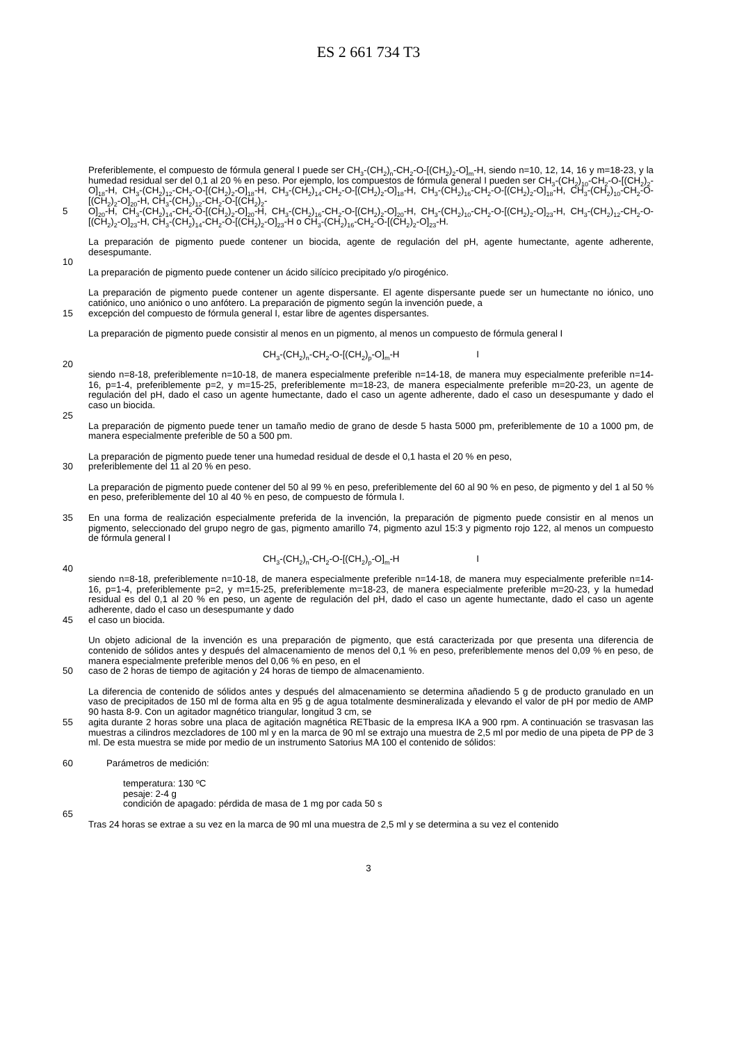ES 2 661 734 T3
Preferiblemente, el compuesto de fórmula general I puede ser CH<sub>3</sub>-(CH<sub>2</sub>)<sub>n</sub>-CH<sub>2</sub>-O-[(CH<sub>2</sub>)<sub>2</sub>-O]<sub>m</sub>-H, siendo n=10, 12, 14, 16 y m=18-23, y la humedad residual ser del 0,1 al 20 % en peso. Por ejemplo, los compuestos de fórmula general I pueden ser CH<sub>3</sub>-(CH<sub>2</sub>)<sub>10</sub>-CH<sub>2</sub>-O-[(CH<sub>2</sub>)<sub>2</sub>-O]<sub>18</sub>-H, CH<sub>3</sub>-(CH<sub>2</sub>)<sub>12</sub>-CH<sub>2</sub>-O-[(CH<sub>2</sub>)<sub>2</sub>-O]<sub>18</sub>-H, CH<sub>3</sub>-(CH<sub>2</sub>)<sub>14</sub>-CH<sub>2</sub>-O-[(CH<sub>2</sub>)<sub>2</sub>-O]<sub>18</sub>-H, CH<sub>3</sub>-(CH<sub>2</sub>)<sub>16</sub>-CH<sub>2</sub>-O-[(CH<sub>2</sub>)<sub>2</sub>-O]<sub>18</sub>-H, CH<sub>3</sub>-(CH<sub>2</sub>)<sub>10</sub>-CH<sub>2</sub>-O-[(CH<sub>2</sub>)<sub>2</sub>-O]<sub>20</sub>-H, CH<sub>3</sub>-(CH<sub>2</sub>)<sub>12</sub>-CH<sub>2</sub>-O-[(CH<sub>2</sub>)<sub>2</sub>-
5 O]<sub>20</sub>-H, CH<sub>3</sub>-(CH<sub>2</sub>)<sub>14</sub>-CH<sub>2</sub>-O-[(CH<sub>2</sub>)<sub>2</sub>-O]<sub>20</sub>-H, CH<sub>3</sub>-(CH<sub>2</sub>)<sub>16</sub>-CH<sub>2</sub>-O-[(CH<sub>2</sub>)<sub>2</sub>-O]<sub>20</sub>-H, CH<sub>3</sub>-(CH<sub>2</sub>)<sub>10</sub>-CH<sub>2</sub>-O-[(CH<sub>2</sub>)<sub>2</sub>-O]<sub>23</sub>-H, CH<sub>3</sub>-(CH<sub>2</sub>)<sub>12</sub>-CH<sub>2</sub>-O-[(CH<sub>2</sub>)<sub>2</sub>-O]<sub>23</sub>-H, CH<sub>3</sub>-(CH<sub>2</sub>)<sub>14</sub>-CH<sub>2</sub>-O-[(CH<sub>2</sub>)<sub>2</sub>-O]<sub>23</sub>-H o CH<sub>3</sub>-(CH<sub>2</sub>)<sub>16</sub>-CH<sub>2</sub>-O-[(CH<sub>2</sub>)<sub>2</sub>-O]<sub>23</sub>-H.
La preparación de pigmento puede contener un biocida, agente de regulación del pH, agente humectante, agente adherente, desespumante.
10
La preparación de pigmento puede contener un ácido silícico precipitado y/o pirogénico.
La preparación de pigmento puede contener un agente dispersante. El agente dispersante puede ser un humectante no iónico, uno catiónico, uno aniónico o uno anfótero. La preparación de pigmento según la invención puede, a
15 excepción del compuesto de fórmula general I, estar libre de agentes dispersantes.
La preparación de pigmento puede consistir al menos en un pigmento, al menos un compuesto de fórmula general I
CH<sub>3</sub>-(CH<sub>2</sub>)<sub>n</sub>-CH<sub>2</sub>-O-[(CH<sub>2</sub>)<sub>p</sub>-O]<sub>m</sub>-H I
20
siendo n=8-18, preferiblemente n=10-18, de manera especialmente preferible n=14-18, de manera muy especialmente preferible n=14-16, p=1-4, preferiblemente p=2, y m=15-25, preferiblemente m=18-23, de manera especialmente preferible m=20-23, un agente de regulación del pH, dado el caso un agente humectante, dado el caso un agente adherente, dado el caso un desespumante y dado el caso un biocida.
25
La preparación de pigmento puede tener un tamaño medio de grano de desde 5 hasta 5000 pm, preferiblemente de 10 a 1000 pm, de manera especialmente preferible de 50 a 500 pm.
La preparación de pigmento puede tener una humedad residual de desde el 0,1 hasta el 20 % en peso,
30 preferiblemente del 11 al 20 % en peso.
La preparación de pigmento puede contener del 50 al 99 % en peso, preferiblemente del 60 al 90 % en peso, de pigmento y del 1 al 50 % en peso, preferiblemente del 10 al 40 % en peso, de compuesto de fórmula I.
35 En una forma de realización especialmente preferida de la invención, la preparación de pigmento puede consistir en al menos un pigmento, seleccionado del grupo negro de gas, pigmento amarillo 74, pigmento azul 15:3 y pigmento rojo 122, al menos un compuesto de fórmula general I
CH<sub>3</sub>-(CH<sub>2</sub>)<sub>n</sub>-CH<sub>2</sub>-O-[(CH<sub>2</sub>)<sub>p</sub>-O]<sub>m</sub>-H I
40
siendo n=8-18, preferiblemente n=10-18, de manera especialmente preferible n=14-18, de manera muy especialmente preferible n=14-16, p=1-4, preferiblemente p=2, y m=15-25, preferiblemente m=18-23, de manera especialmente preferible m=20-23, y la humedad residual es del 0,1 al 20 % en peso, un agente de regulación del pH, dado el caso un agente humectante, dado el caso un agente adherente, dado el caso un desespumante y dado
45 el caso un biocida.
Un objeto adicional de la invención es una preparación de pigmento, que está caracterizada por que presenta una diferencia de contenido de sólidos antes y después del almacenamiento de menos del 0,1 % en peso, preferiblemente menos del 0,09 % en peso, de manera especialmente preferible menos del 0,06 % en peso, en el
50 caso de 2 horas de tiempo de agitación y 24 horas de tiempo de almacenamiento.
La diferencia de contenido de sólidos antes y después del almacenamiento se determina añadiendo 5 g de producto granulado en un vaso de precipitados de 150 ml de forma alta en 95 g de agua totalmente desmineralizada y elevando el valor de pH por medio de AMP 90 hasta 8-9. Con un agitador magnético triangular, longitud 3 cm, se
55 agita durante 2 horas sobre una placa de agitación magnética RETbasic de la empresa IKA a 900 rpm. A continuación se trasvasan las muestras a cilindros mezcladores de 100 ml y en la marca de 90 ml se extrajo una muestra de 2,5 ml por medio de una pipeta de PP de 3 ml. De esta muestra se mide por medio de un instrumento Satorius MA 100 el contenido de sólidos:
60 Parámetros de medición:
temperatura: 130 ºC
pesaje: 2-4 g
condición de apagado: pérdida de masa de 1 mg por cada 50 s
65
Tras 24 horas se extrae a su vez en la marca de 90 ml una muestra de 2,5 ml y se determina a su vez el contenido
3